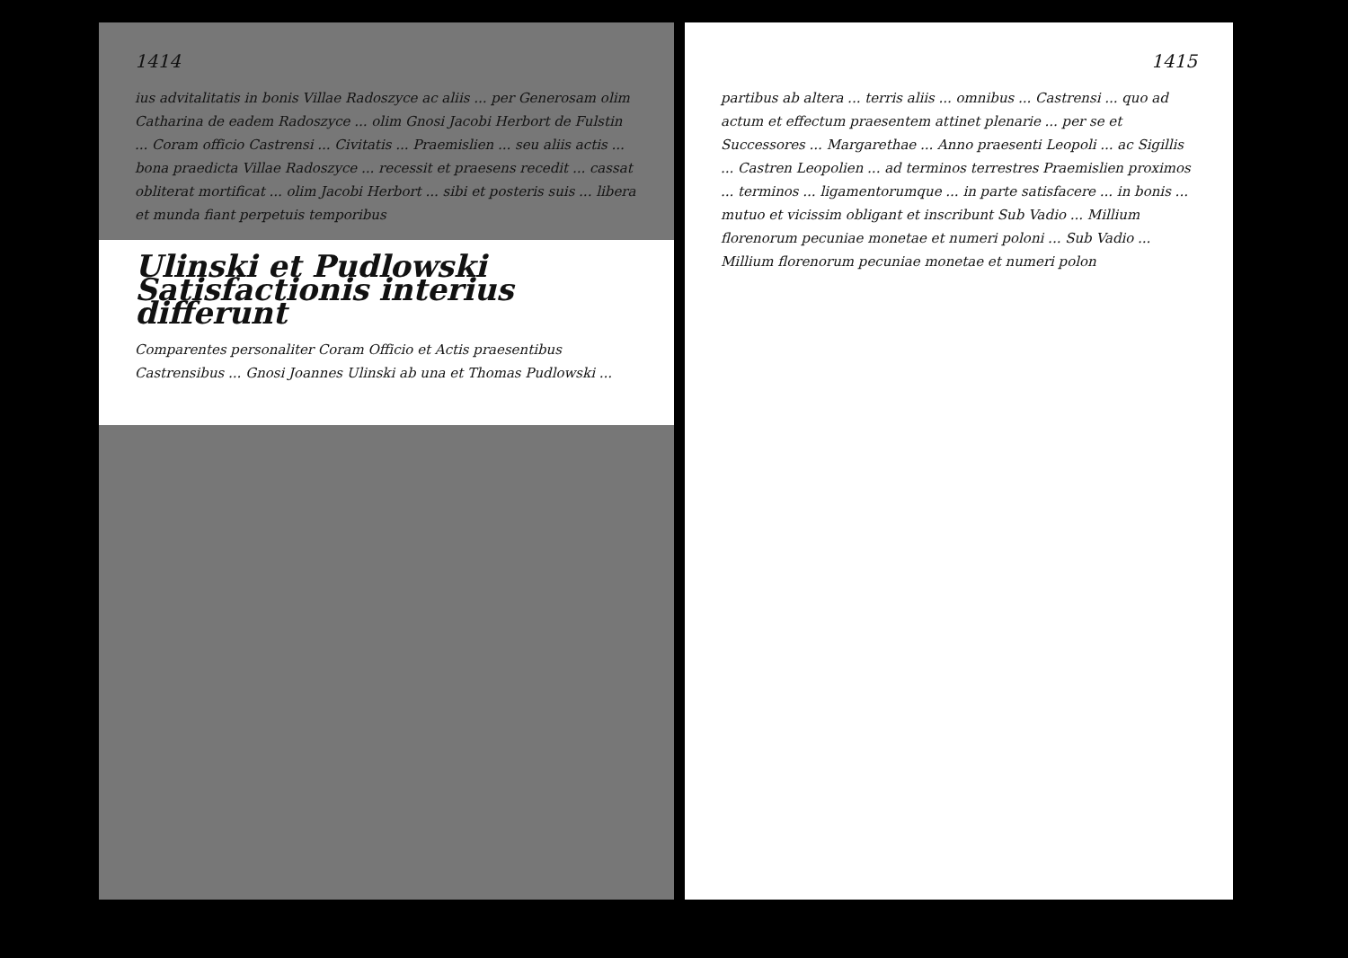1414
ius advitalitatis in bonis Villae Radoszyce ac aliis ... per Generosam olim Catharina de eadem Radoszyce ... olim Gnosi Jacobi Herbort de Fulstin ... Coram officio Castrensi ... Civitatis ... Praemislien ... seu aliis actis ... bona praedicta Villae Radoszyce ... recessit et praesens recedit ... cassat obliterat mortificat ... olim Jacobi Herbort ... sibi et posteris suis ... libera et munda fiant perpetuis temporibus
Ulinski et Pudlowski Satisfactionis interius differunt
Comparentes personaliter Coram Officio et Actis praesentibus Castrensibus ... Gnosi Joannes Ulinski ab una et Thomas Pudlowski ...
1415
partibus ab altera ... terris aliis ... omnibus ... Castrensi ... quo ad actum et effectum praesentem attinet plenarie ... per se et Successores ... Margarethae ... Anno praesenti Leopoli ... ac Sigillis ... Castren Leopolien ... ad terminos terrestres Praemislien proximos ... terminos ... ligamentorumque ... in parte satisfacere ... in bonis ... mutuo et vicissim obligant et inscribunt Sub Vadio ... Millium florenorum pecuniae monetae et numeri poloni ... Sub Vadio ... Millium florenorum pecuniae monetae et numeri polon